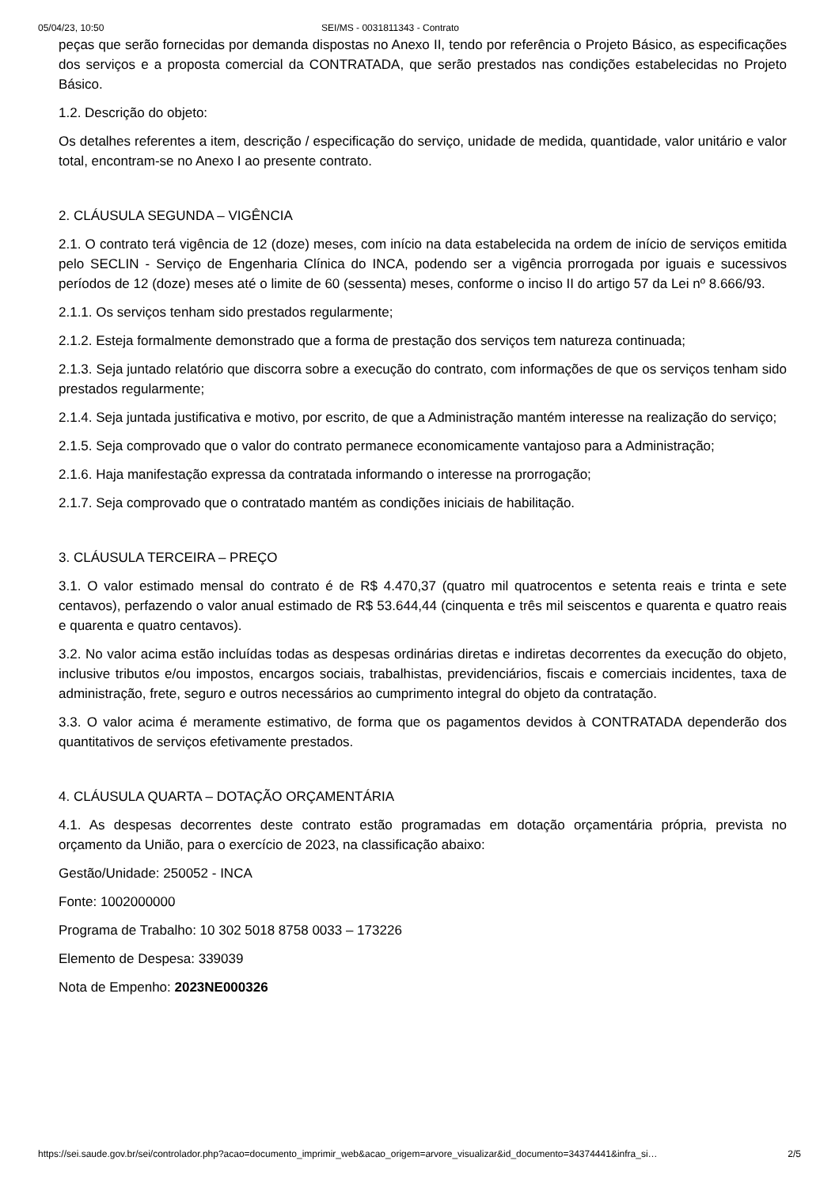05/04/23, 10:50 SEI/MS - 0031811343 - Contrato
peças que serão fornecidas por demanda dispostas no Anexo II, tendo por referência o Projeto Básico, as especificações dos serviços e a proposta comercial da CONTRATADA, que serão prestados nas condições estabelecidas no Projeto Básico.
1.2. Descrição do objeto:
Os detalhes referentes a item, descrição / especificação do serviço, unidade de medida, quantidade, valor unitário e valor total, encontram-se no Anexo I ao presente contrato.
2. CLÁUSULA SEGUNDA – VIGÊNCIA
2.1. O contrato terá vigência de 12 (doze) meses, com início na data estabelecida na ordem de início de serviços emitida pelo SECLIN - Serviço de Engenharia Clínica do INCA, podendo ser a vigência prorrogada por iguais e sucessivos períodos de 12 (doze) meses até o limite de 60 (sessenta) meses, conforme o inciso II do artigo 57 da Lei nº 8.666/93.
2.1.1. Os serviços tenham sido prestados regularmente;
2.1.2. Esteja formalmente demonstrado que a forma de prestação dos serviços tem natureza continuada;
2.1.3. Seja juntado relatório que discorra sobre a execução do contrato, com informações de que os serviços tenham sido prestados regularmente;
2.1.4. Seja juntada justificativa e motivo, por escrito, de que a Administração mantém interesse na realização do serviço;
2.1.5. Seja comprovado que o valor do contrato permanece economicamente vantajoso para a Administração;
2.1.6. Haja manifestação expressa da contratada informando o interesse na prorrogação;
2.1.7. Seja comprovado que o contratado mantém as condições iniciais de habilitação.
3. CLÁUSULA TERCEIRA – PREÇO
3.1. O valor estimado mensal do contrato é de R$ 4.470,37 (quatro mil quatrocentos e setenta reais e trinta e sete centavos), perfazendo o valor anual estimado de R$ 53.644,44 (cinquenta e três mil seiscentos e quarenta e quatro reais e quarenta e quatro centavos).
3.2. No valor acima estão incluídas todas as despesas ordinárias diretas e indiretas decorrentes da execução do objeto, inclusive tributos e/ou impostos, encargos sociais, trabalhistas, previdenciários, fiscais e comerciais incidentes, taxa de administração, frete, seguro e outros necessários ao cumprimento integral do objeto da contratação.
3.3. O valor acima é meramente estimativo, de forma que os pagamentos devidos à CONTRATADA dependerão dos quantitativos de serviços efetivamente prestados.
4. CLÁUSULA QUARTA – DOTAÇÃO ORÇAMENTÁRIA
4.1. As despesas decorrentes deste contrato estão programadas em dotação orçamentária própria, prevista no orçamento da União, para o exercício de 2023, na classificação abaixo:
Gestão/Unidade: 250052 - INCA
Fonte: 1002000000
Programa de Trabalho: 10 302 5018 8758 0033 – 173226
Elemento de Despesa: 339039
Nota de Empenho: 2023NE000326
https://sei.saude.gov.br/sei/controlador.php?acao=documento_imprimir_web&acao_origem=arvore_visualizar&id_documento=34374441&infra_si… 2/5